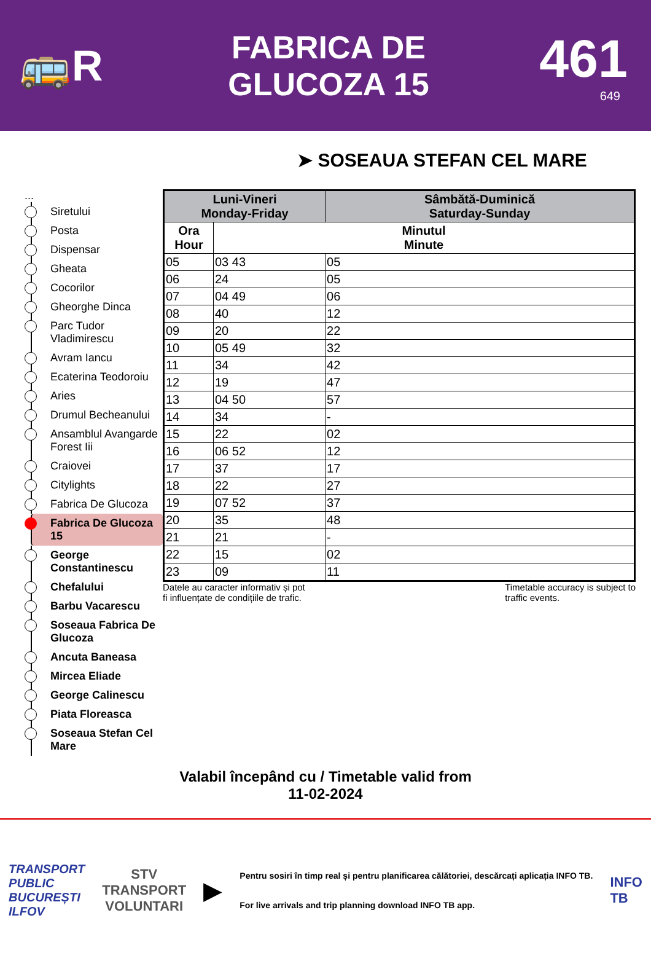🚌R
FABRICA DE
GLUCOZA 15
461
649
➤ SOSEAUA STEFAN CEL MARE
...
Siretului
Posta
Dispensar
Gheata
Cocorilor
Gheorghe Dinca
Parc Tudor Vladimirescu
Avram Iancu
Ecaterina Teodoroiu
Aries
Drumul Becheanului
Ansamblul Avangarde Forest Iii
Craiovei
Citylights
Fabrica De Glucoza
Fabrica De Glucoza 15
George Constantinescu
Chefalului
Barbu Vacarescu
Soseaua Fabrica De Glucoza
Ancuta Baneasa
Mircea Eliade
George Calinescu
Piata Floreasca
Soseaua Stefan Cel Mare
| Luni-Vineri Monday-Friday | | Sâmbătă-Duminică Saturday-Sunday |
| --- | --- | --- |
| Ora Hour | Minutul Minute | |
| 05 | 03 43 | 05 |
| 06 | 24 | 05 |
| 07 | 04 49 | 06 |
| 08 | 40 | 12 |
| 09 | 20 | 22 |
| 10 | 05 49 | 32 |
| 11 | 34 | 42 |
| 12 | 19 | 47 |
| 13 | 04 50 | 57 |
| 14 | 34 | - |
| 15 | 22 | 02 |
| 16 | 06 52 | 12 |
| 17 | 37 | 17 |
| 18 | 22 | 27 |
| 19 | 07 52 | 37 |
| 20 | 35 | 48 |
| 21 | 21 | - |
| 22 | 15 | 02 |
| 23 | 09 | 11 |
Datele au caracter informativ și pot
fi influențate de condițiile de trafic.
Timetable accuracy is subject to
traffic events.
Valabil începând cu / Timetable valid from
11-02-2024
TRANSPORT
PUBLIC
BUCUREȘTI
ILFOV
STV
TRANSPORT
VOLUNTARI
▶
Pentru sosiri în timp real și pentru planificarea călătoriei, descărcați aplicația INFO TB.
For live arrivals and trip planning download INFO TB app.
INFO
TB